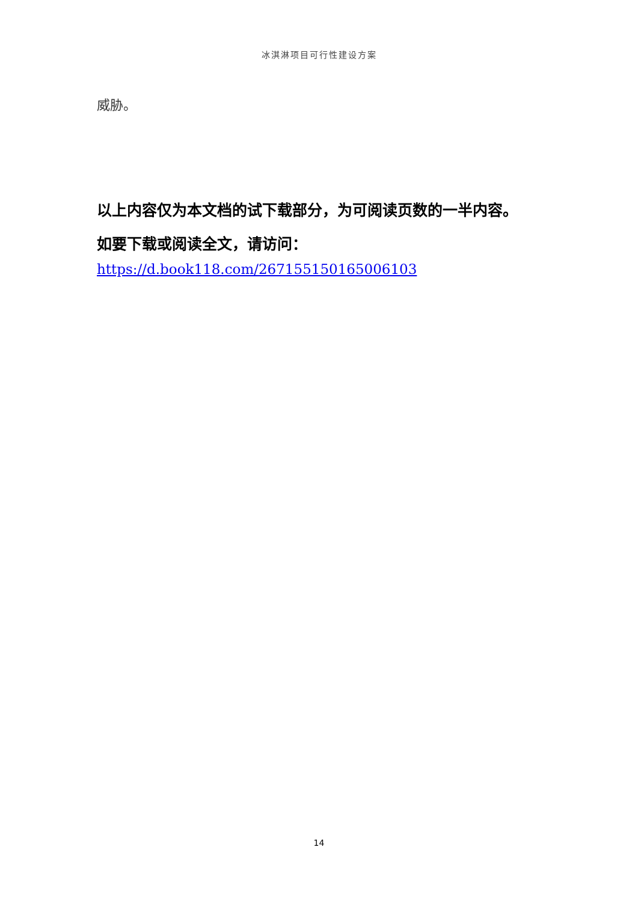冰淇淋项目可行性建设方案
威胁。
以上内容仅为本文档的试下载部分，为可阅读页数的一半内容。
如要下载或阅读全文，请访问：
https://d.book118.com/267155150165006103
14